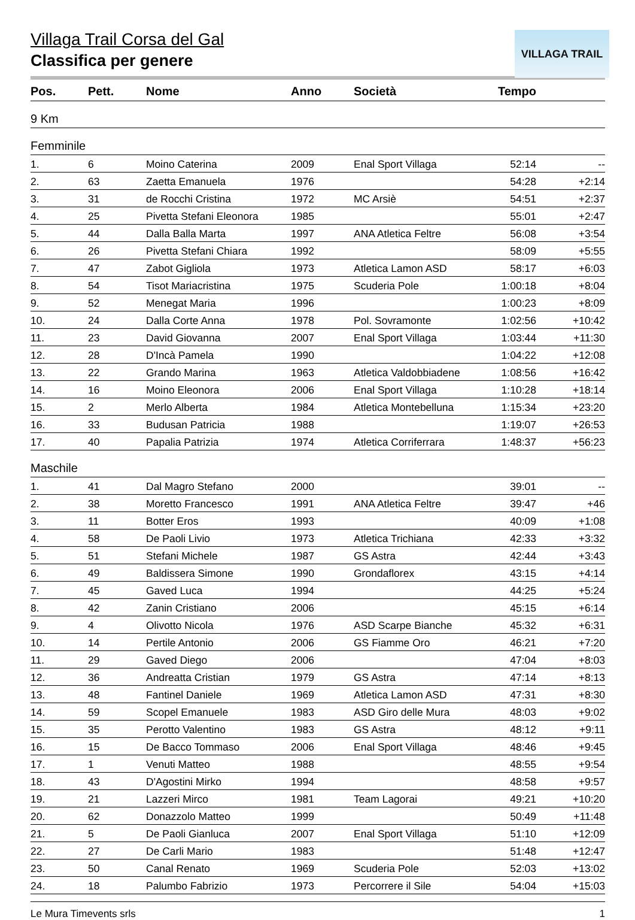Villaga Trail Corsa del Gal
Classifica per genere
VILLAGA TRAIL
| Pos. | Pett. | Nome | Anno | Società | Tempo | |
| --- | --- | --- | --- | --- | --- | --- |
| 9 Km | | | | | | |
| Femminile | | | | | | |
| 1. | 6 | Moino Caterina | 2009 | Enal Sport Villaga | 52:14 | -- |
| 2. | 63 | Zaetta Emanuela | 1976 | | 54:28 | +2:14 |
| 3. | 31 | de Rocchi Cristina | 1972 | MC Arsiè | 54:51 | +2:37 |
| 4. | 25 | Pivetta Stefani Eleonora | 1985 | | 55:01 | +2:47 |
| 5. | 44 | Dalla Balla Marta | 1997 | ANA Atletica Feltre | 56:08 | +3:54 |
| 6. | 26 | Pivetta Stefani Chiara | 1992 | | 58:09 | +5:55 |
| 7. | 47 | Zabot Gigliola | 1973 | Atletica Lamon ASD | 58:17 | +6:03 |
| 8. | 54 | Tisot Mariacristina | 1975 | Scuderia Pole | 1:00:18 | +8:04 |
| 9. | 52 | Menegat Maria | 1996 | | 1:00:23 | +8:09 |
| 10. | 24 | Dalla Corte Anna | 1978 | Pol. Sovramonte | 1:02:56 | +10:42 |
| 11. | 23 | David Giovanna | 2007 | Enal Sport Villaga | 1:03:44 | +11:30 |
| 12. | 28 | D'Incà Pamela | 1990 | | 1:04:22 | +12:08 |
| 13. | 22 | Grando Marina | 1963 | Atletica Valdobbiadene | 1:08:56 | +16:42 |
| 14. | 16 | Moino Eleonora | 2006 | Enal Sport Villaga | 1:10:28 | +18:14 |
| 15. | 2 | Merlo Alberta | 1984 | Atletica Montebelluna | 1:15:34 | +23:20 |
| 16. | 33 | Budusan Patricia | 1988 | | 1:19:07 | +26:53 |
| 17. | 40 | Papalia Patrizia | 1974 | Atletica Corriferrara | 1:48:37 | +56:23 |
| Maschile | | | | | | |
| 1. | 41 | Dal Magro Stefano | 2000 | | 39:01 | -- |
| 2. | 38 | Moretto Francesco | 1991 | ANA Atletica Feltre | 39:47 | +46 |
| 3. | 11 | Botter Eros | 1993 | | 40:09 | +1:08 |
| 4. | 58 | De Paoli Livio | 1973 | Atletica Trichiana | 42:33 | +3:32 |
| 5. | 51 | Stefani Michele | 1987 | GS Astra | 42:44 | +3:43 |
| 6. | 49 | Baldissera Simone | 1990 | Grondaflorex | 43:15 | +4:14 |
| 7. | 45 | Gaved Luca | 1994 | | 44:25 | +5:24 |
| 8. | 42 | Zanin Cristiano | 2006 | | 45:15 | +6:14 |
| 9. | 4 | Olivotto Nicola | 1976 | ASD Scarpe Bianche | 45:32 | +6:31 |
| 10. | 14 | Pertile Antonio | 2006 | GS Fiamme Oro | 46:21 | +7:20 |
| 11. | 29 | Gaved Diego | 2006 | | 47:04 | +8:03 |
| 12. | 36 | Andreatta Cristian | 1979 | GS Astra | 47:14 | +8:13 |
| 13. | 48 | Fantinel Daniele | 1969 | Atletica Lamon ASD | 47:31 | +8:30 |
| 14. | 59 | Scopel Emanuele | 1983 | ASD Giro delle Mura | 48:03 | +9:02 |
| 15. | 35 | Perotto Valentino | 1983 | GS Astra | 48:12 | +9:11 |
| 16. | 15 | De Bacco Tommaso | 2006 | Enal Sport Villaga | 48:46 | +9:45 |
| 17. | 1 | Venuti Matteo | 1988 | | 48:55 | +9:54 |
| 18. | 43 | D'Agostini Mirko | 1994 | | 48:58 | +9:57 |
| 19. | 21 | Lazzeri Mirco | 1981 | Team Lagorai | 49:21 | +10:20 |
| 20. | 62 | Donazzolo Matteo | 1999 | | 50:49 | +11:48 |
| 21. | 5 | De Paoli Gianluca | 2007 | Enal Sport Villaga | 51:10 | +12:09 |
| 22. | 27 | De Carli Mario | 1983 | | 51:48 | +12:47 |
| 23. | 50 | Canal Renato | 1969 | Scuderia Pole | 52:03 | +13:02 |
| 24. | 18 | Palumbo Fabrizio | 1973 | Percorrere il Sile | 54:04 | +15:03 |
Le Mura Timevents srls 1